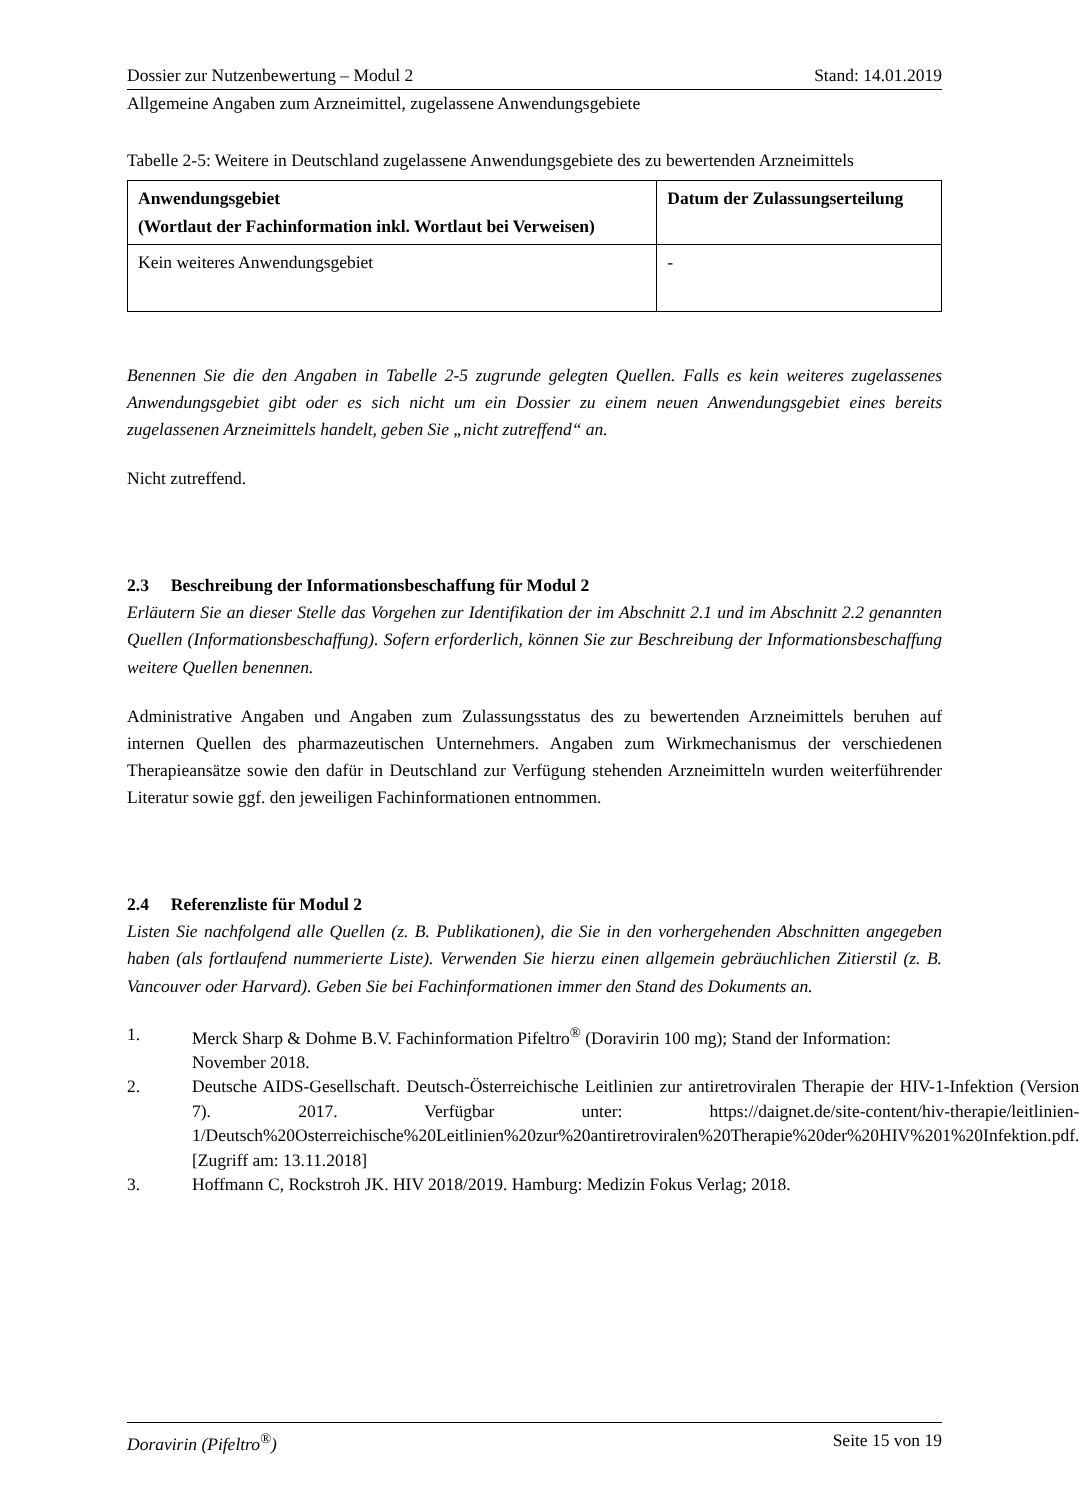Dossier zur Nutzenbewertung – Modul 2 Stand: 14.01.2019
Allgemeine Angaben zum Arzneimittel, zugelassene Anwendungsgebiete
Tabelle 2-5: Weitere in Deutschland zugelassene Anwendungsgebiete des zu bewertenden Arzneimittels
| Anwendungsgebiet (Wortlaut der Fachinformation inkl. Wortlaut bei Verweisen) | Datum der Zulassungserteilung |
| --- | --- |
| Kein weiteres Anwendungsgebiet | - |
Benennen Sie die den Angaben in Tabelle 2-5 zugrunde gelegten Quellen. Falls es kein weiteres zugelassenes Anwendungsgebiet gibt oder es sich nicht um ein Dossier zu einem neuen Anwendungsgebiet eines bereits zugelassenen Arzneimittels handelt, geben Sie „nicht zutreffend“ an.
Nicht zutreffend.
2.3 Beschreibung der Informationsbeschaffung für Modul 2
Erläutern Sie an dieser Stelle das Vorgehen zur Identifikation der im Abschnitt 2.1 und im Abschnitt 2.2 genannten Quellen (Informationsbeschaffung). Sofern erforderlich, können Sie zur Beschreibung der Informationsbeschaffung weitere Quellen benennen.
Administrative Angaben und Angaben zum Zulassungsstatus des zu bewertenden Arzneimittels beruhen auf internen Quellen des pharmazeutischen Unternehmers. Angaben zum Wirkmechanismus der verschiedenen Therapieansätze sowie den dafür in Deutschland zur Verfügung stehenden Arzneimitteln wurden weiterführender Literatur sowie ggf. den jeweiligen Fachinformationen entnommen.
2.4 Referenzliste für Modul 2
Listen Sie nachfolgend alle Quellen (z. B. Publikationen), die Sie in den vorhergehenden Abschnitten angegeben haben (als fortlaufend nummerierte Liste). Verwenden Sie hierzu einen allgemein gebräuchlichen Zitierstil (z. B. Vancouver oder Harvard). Geben Sie bei Fachinformationen immer den Stand des Dokuments an.
1. Merck Sharp & Dohme B.V. Fachinformation Pifeltro<sup>®</sup> (Doravirin 100 mg); Stand der Information: November 2018.
2. Deutsche AIDS-Gesellschaft. Deutsch-Österreichische Leitlinien zur antiretroviralen Therapie der HIV-1-Infektion (Version 7). 2017. Verfügbar unter: https://daignet.de/site-content/hiv-therapie/leitlinien-1/Deutsch%20Osterreichische%20Leitlinien%20zur%20antiretroviralen%20Therapie%20der%20HIV%201%20Infektion.pdf. [Zugriff am: 13.11.2018]
3. Hoffmann C, Rockstroh JK. HIV 2018/2019. Hamburg: Medizin Fokus Verlag; 2018.
Doravirin (Pifeltro<sup>®</sup>) Seite 15 von 19